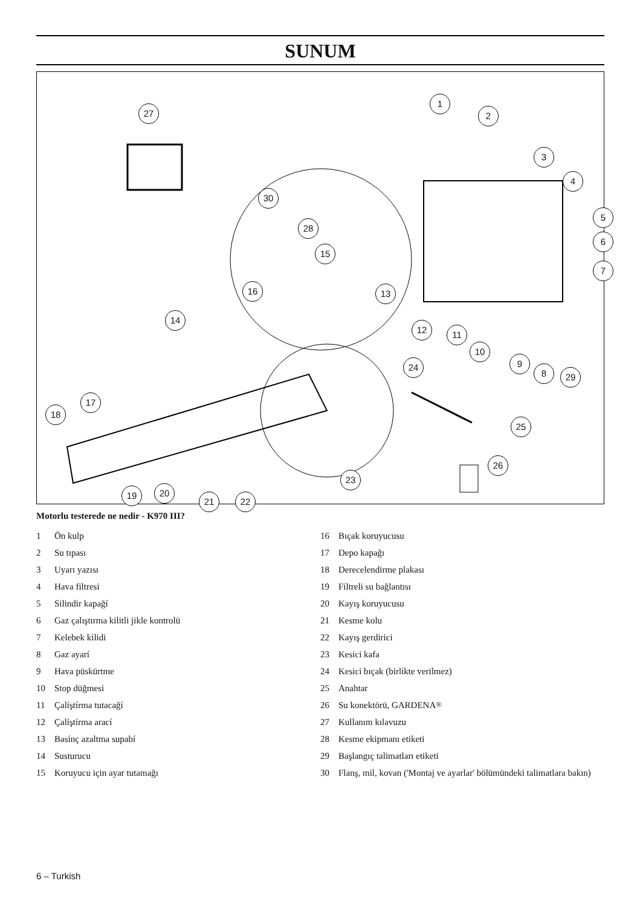SUNUM
27
1
2
3
4
5
6
7
30
28
15
16 13
14
12 11
10
9
8 29
24
17
18
25
26
23
19 20
21 22
Motorlu testerede ne nedir - K970 III?
1 Ön kulp
2 Su tıpası
3 Uyarı yazısı
4 Hava filtresi
5 Silindir kapağí
6 Gaz çalıştırma kilitli jikle kontrolü
7 Kelebek kilidi
8 Gaz ayarí
9 Hava püskürtme
10 Stop düğmesi
11 Çalíştírma tutacağí
12 Çalíştírma arací
13 Basínç azaltma supabí
14 Susturucu
15 Koruyucu için ayar tutamağı
16 Bıçak koruyucusu
17 Depo kapağı
18 Derecelendirme plakası
19 Filtreli su bağlantısı
20 Kayış koruyucusu
21 Kesme kolu
22 Kayış gerdirici
23 Kesici kafa
24 Kesici bıçak (birlikte verilmez)
25 Anahtar
26 Su konektörü, GARDENA<sup>®</sup>
27 Kullanım kılavuzu
28 Kesme ekipmanı etiketi
29 Başlangıç talimatları etiketi
30 Flanş, mil, kovan ('Montaj ve ayarlar' bölümündeki talimatlara bakın)
6 – Turkish